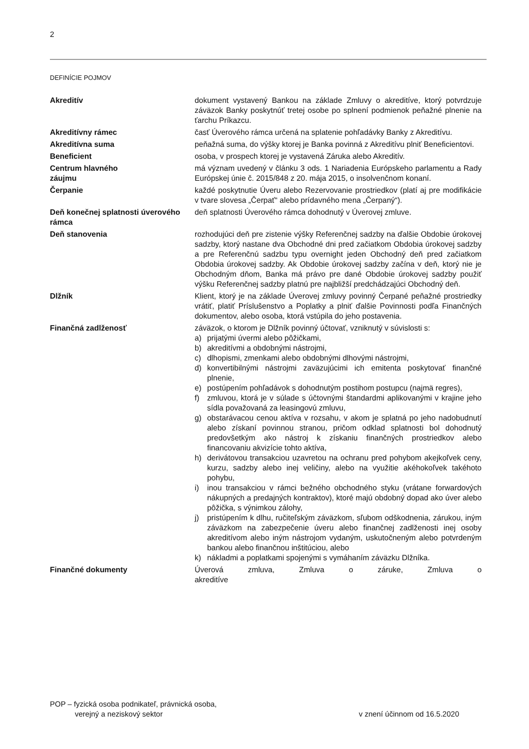2
DEFINÍCIE POJMOV
Akreditív dokument vystavený Bankou na základe Zmluvy o akreditíve, ktorý potvrdzuje záväzok Banky poskytnúť tretej osobe po splnení podmienok peňažné plnenie na ťarchu Príkazcu.
Akreditívny rámec časť Úverového rámca určená na splatenie pohľadávky Banky z Akreditívu.
Akreditívna suma peňažná suma, do výšky ktorej je Banka povinná z Akreditívu plniť Beneficientovi.
Beneficient osoba, v prospech ktorej je vystavená Záruka alebo Akreditív.
Centrum hlavného
záujmu
má význam uvedený v článku 3 ods. 1 Nariadenia Európskeho parlamentu a Rady Európskej únie č. 2015/848 z 20. mája 2015, o insolvenčnom konaní.
Čerpanie každé poskytnutie Úveru alebo Rezervovanie prostriedkov (platí aj pre modifikácie v tvare slovesa „Čerpať“ alebo prídavného mena „Čerpaný“).
Deň konečnej splatnosti úverového rámca
deň splatnosti Úverového rámca dohodnutý v Úverovej zmluve.
Deň stanovenia rozhodujúci deň pre zistenie výšky Referenčnej sadzby na ďalšie Obdobie úrokovej sadzby, ktorý nastane dva Obchodné dni pred začiatkom Obdobia úrokovej sadzby a pre Referenčnú sadzbu typu overnight jeden Obchodný deň pred začiatkom Obdobia úrokovej sadzby. Ak Obdobie úrokovej sadzby začína v deň, ktorý nie je Obchodným dňom, Banka má právo pre dané Obdobie úrokovej sadzby použiť výšku Referenčnej sadzby platnú pre najbližší predchádzajúci Obchodný deň.
Dlžník Klient, ktorý je na základe Úverovej zmluvy povinný Čerpané peňažné prostriedky vrátiť, platiť Príslušenstvo a Poplatky a plniť ďalšie Povinnosti podľa Finančných dokumentov, alebo osoba, ktorá vstúpila do jeho postavenia.
Finančná zadlženosť záväzok, o ktorom je Dlžník povinný účtovať, vzniknutý v súvislosti s:
a) prijatými úvermi alebo pôžičkami,
b) akreditívmi a obdobnými nástrojmi,
c) dlhopismi, zmenkami alebo obdobnými dlhovými nástrojmi,
d) konvertibilnými nástrojmi zaväzujúcimi ich emitenta poskytovať finančné plnenie,
e) postúpením pohľadávok s dohodnutým postihom postupcu (najmä regres),
f) zmluvou, ktorá je v súlade s účtovnými štandardmi aplikovanými v krajine jeho sídla považovaná za leasingovú zmluvu,
g) obstarávacou cenou aktíva v rozsahu, v akom je splatná po jeho nadobudnutí alebo získaní povinnou stranou, pričom odklad splatnosti bol dohodnutý predovšetkým ako nástroj k získaniu finančných prostriedkov alebo financovaniu akvizície tohto aktíva,
h) derivátovou transakciou uzavretou na ochranu pred pohybom akejkoľvek ceny, kurzu, sadzby alebo inej veličiny, alebo na využitie akéhokoľvek takéhoto pohybu,
i) inou transakciou v rámci bežného obchodného styku (vrátane forwardových nákupných a predajných kontraktov), ktoré majú obdobný dopad ako úver alebo pôžička, s výnimkou zálohy,
j) pristúpením k dlhu, ručiteľským záväzkom, sľubom odškodnenia, zárukou, iným záväzkom na zabezpečenie úveru alebo finančnej zadlženosti inej osoby akreditívom alebo iným nástrojom vydaným, uskutočneným alebo potvrdeným bankou alebo finančnou inštitúciou, alebo
k) nákladmi a poplatkami spojenými s vymáhaním záväzku Dlžníka.
Finančné dokumenty Úverová zmluva, Zmluva o záruke, Zmluva o akreditíve
POP – fyzická osoba podnikateľ, právnická osoba,
verejný a neziskový sektor
v znení účinnom od 16.5.2020